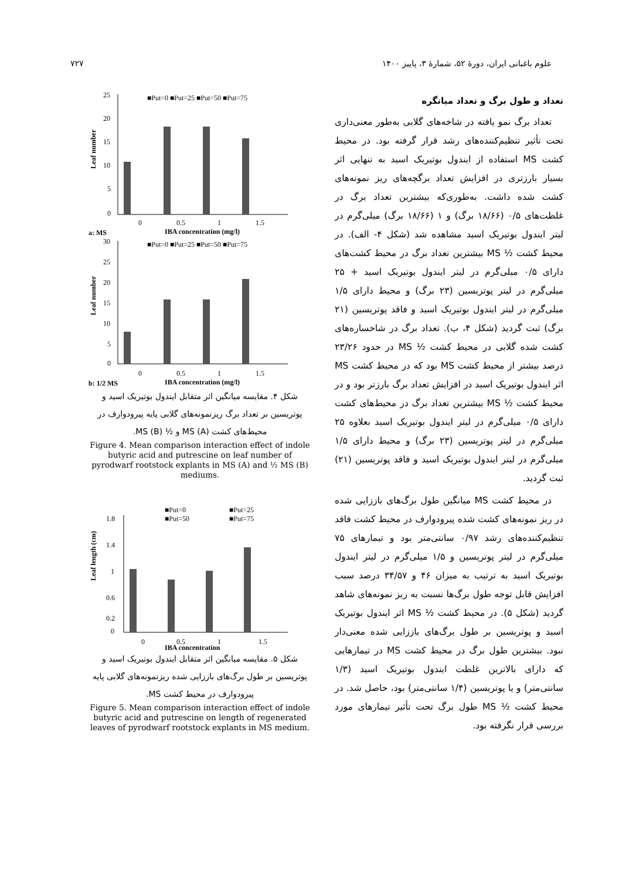علوم باغبانی ایران، دورهٔ ۵۲، شمارهٔ ۳، پاییز ۱۴۰۰ ۷۲۷
تعداد و طول برگ و تعداد میانگره
تعداد برگ نمو یافته در شاخه‌های گلابی به‌طور معنی‌داری تحت تأثیر تنظیم‌کننده‌های رشد قرار گرفته بود. در محیط کشت MS استفاده از ایندول بوتیریک اسید به تنهایی اثر بسیار بارزتری در افزایش تعداد برگچه‌های ریز نمونه‌های کشت شده داشت. به‌طوری‌که بیشترین تعداد برگ در غلظت‌های ۰/۵ (۱۸/۶۶ برگ) و ۱ (۱۸/۶۶ برگ) میلی‌گرم در لیتر ایندول بوتیریک اسید مشاهده شد (شکل ۴- الف). در محیط کشت ½ MS بیشترین تعداد برگ در محیط کشت‌های دارای ۰/۵ میلی‌گرم در لیتر ایندول بوتیریک اسید + ۲۵ میلی‌گرم در لیتر پوتریسین (۲۳ برگ) و محیط دارای ۱/۵ میلی‌گرم در لیتر ایندول بوتیریک اسید و فاقد پوتریسین (۲۱ برگ) ثبت گردید (شکل ۴، ب). تعداد برگ در شاخساره‌های کشت شده گلابی در محیط کشت ½ MS در حدود ۲۳/۲۶ درصد بیشتر از محیط کشت MS بود که در محیط کشت MS اثر ایندول بوتیریک اسید در افزایش تعداد برگ بارزتر بود و در محیط کشت ½ MS بیشترین تعداد برگ در محیط‌های کشت دارای ۰/۵ میلی‌گرم در لیتر ایندول بوتیریک اسید بعلاوه ۲۵ میلی‌گرم در لیتر پوتریسین (۲۳ برگ) و محیط دارای ۱/۵ میلی‌گرم در لیتر ایندول بوتیریک اسید و فاقد پوتریسین (۲۱) ثبت گردید.
در محیط کشت MS میانگین طول برگ‌های باززایی شده در ریز نمونه‌های کشت شده پیرودوارف در محیط کشت فاقد تنظیم‌کننده‌های رشد ۰/۹۷ سانتی‌متر بود و تیمارهای ۷۵ میلی‌گرم در لیتر پوتریسین و ۱/۵ میلی‌گرم در لیتر ایندول بوتیریک اسید به ترتیب به میزان ۴۶ و ۳۴/۵۷ درصد سبب افزایش قابل توجه طول برگ‌ها نسبت به ریز نمونه‌های شاهد گردید (شکل ۵). در محیط کشت ½ MS اثر ایندول بوتیریک اسید و پوتریسین بر طول برگ‌های باززایی شده معنی‌دار نبود. بیشترین طول برگ در محیط کشت MS در تیمارهایی که دارای بالاترین غلظت ایندول بوتیریک اسید (۱/۳ سانتی‌متر) و یا پوتریسین (۱/۴ سانتی‌متر) بود، حاصل شد. در محیط کشت ½ MS طول برگ تحت تأثیر تیمارهای مورد بررسی قرار نگرفته بود.
■Put=0 ■Put=25 ■Put=50 ■Put=75
Leaf number
25
20
15
10
5
0
0
0.5
1
1.5
a: MS
IBA concentration (mg/l)
■Put=0 ■Put=25 ■Put=50 ■Put=75
Leaf number
30
25
20
15
10
5
0
0
0.5
1
1.5
b: 1/2 MS
IBA concentration (mg/l)
شکل ۴. مقایسه میانگین اثر متقابل ایندول بوتیریک اسید و پوتریسین بر تعداد برگ ریزنمونه‌های گلابی پایه پیرودوارف در محیط‌های کشت MS (A) و ½ MS (B).
Figure 4. Mean comparison interaction effect of indole butyric acid and putrescine on leaf number of pyrodwarf rootstock explants in MS (A) and ½ MS (B) mediums.
■Put=0
■Put=25
■Put=50
■Put=75
Leaf length (cm)
1.8
1.4
1
0.6
0.2
0
0
0.5
1
1.5
IBA concentration
شکل ۵. مقایسه میانگین اثر متقابل ایندول بوتیریک اسید و پوتریسین بر طول برگ‌های باززایی شده ریزنمونه‌های گلابی پایه پیرودوارف در محیط کشت MS.
Figure 5. Mean comparison interaction effect of indole butyric acid and putrescine on length of regenerated leaves of pyrodwarf rootstock explants in MS medium.